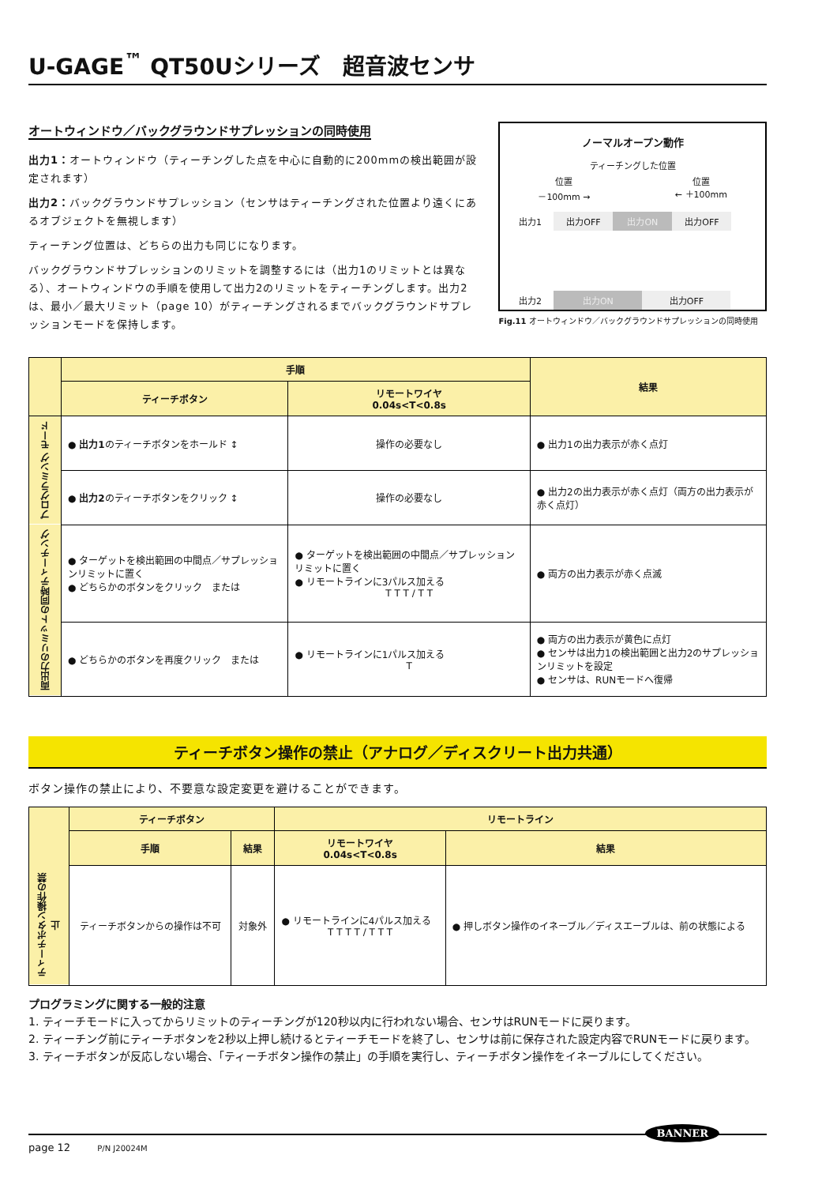U-GAGE<sup>™</sup> QT50Uシリーズ　超音波センサ
オートウィンドウ／バックグラウンドサプレッションの同時使用
出力1：オートウィンドウ（ティーチングした点を中心に自動的に200mmの検出範囲が設定されます）
出力2：バックグラウンドサプレッション（センサはティーチングされた位置より遠くにあるオブジェクトを無視します）
ティーチング位置は、どちらの出力も同じになります。
バックグラウンドサプレッションのリミットを調整するには（出力1のリミットとは異なる）、オートウィンドウの手順を使用して出力2のリミットをティーチングします。出力2は、最小／最大リミット（page 10）がティーチングされるまでバックグラウンドサプレッションモードを保持します。
ノーマルオープン動作
ティーチングした位置
位置
－100mm → 位置
← ＋100mm
出力1 出力OFF 出力ON 出力OFF
出力2 出力ON 出力OFF
Fig.11 オートウィンドウ／バックグラウンドサプレッションの同時使用
| | 手順 | | 結果 |
| --- | --- | --- | --- |
| | ティーチボタン | リモートワイヤ 0.04s<T<0.8s | |
| プログラミング モード | ● 出力1 のティーチボタンをホールド ↕ | 操作の必要なし | ● 出力1の出力表示が赤く点灯 |
| | ● 出力2 のティーチボタンをクリック ↕ | 操作の必要なし | ● 出力2の出力表示が赤く点灯（両方の出力表示が赤く点灯） |
| 両出力のリミットの同時ティーチング | ● ターゲットを検出範囲の中間点／サプレッションリミットに置く ● どちらかのボタンをクリック または | ● ターゲットを検出範囲の中間点／サプレッションリミットに置く ● リモートラインに3パルス加える T T T / T T | ● 両方の出力表示が赤く点滅 |
| | ● どちらかのボタンを再度クリック または | ● リモートラインに1パルス加える T | ● 両方の出力表示が黄色に点灯 ● センサは出力1の検出範囲と出力2のサプレッションリミットを設定 ● センサは、RUNモードへ復帰 |
ティーチボタン操作の禁止（アナログ／ディスクリート出力共通）
ボタン操作の禁止により、不要意な設定変更を避けることができます。
| | ティーチボタン | | リモートライン | |
| --- | --- | --- | --- | --- |
| | 手順 | 結果 | リモートワイヤ 0.04s<T<0.8s | 結果 |
| ティーチボタン操作の禁止 | ティーチボタンからの操作は不可 | 対象外 | ● リモートラインに4パルス加える T T T T / T T T | ● 押しボタン操作のイネーブル／ディスエーブルは、前の状態による |
プログラミングに関する一般的注意
1. ティーチモードに入ってからリミットのティーチングが120秒以内に行われない場合、センサはRUNモードに戻ります。
2. ティーチング前にティーチボタンを2秒以上押し続けるとティーチモードを終了し、センサは前に保存された設定内容でRUNモードに戻ります。
3. ティーチボタンが反応しない場合、「ティーチボタン操作の禁止」の手順を実行し、ティーチボタン操作をイネーブルにしてください。
page 12 P/N J20024M
BANNER